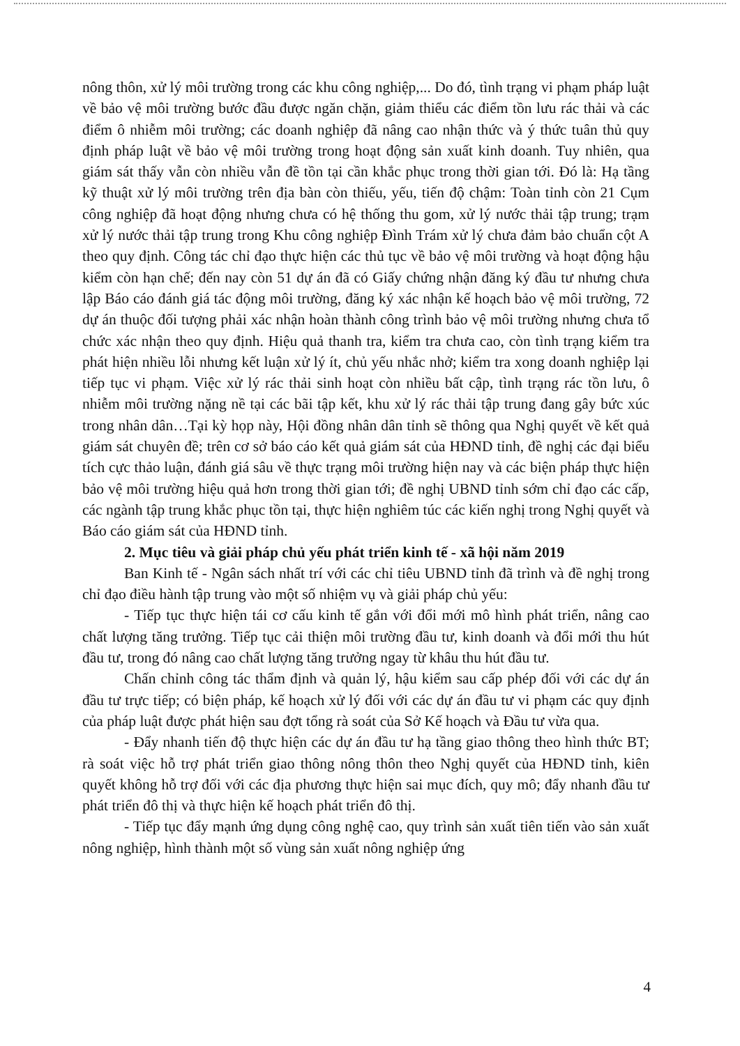nông thôn, xử lý môi trường trong các khu công nghiệp,... Do đó, tình trạng vi phạm pháp luật về bảo vệ môi trường bước đầu được ngăn chặn, giảm thiểu các điểm tồn lưu rác thải và các điểm ô nhiễm môi trường; các doanh nghiệp đã nâng cao nhận thức và ý thức tuân thủ quy định pháp luật về bảo vệ môi trường trong hoạt động sản xuất kinh doanh. Tuy nhiên, qua giám sát thấy vẫn còn nhiều vẫn đề tồn tại cần khắc phục trong thời gian tới. Đó là: Hạ tầng kỹ thuật xử lý môi trường trên địa bàn còn thiếu, yếu, tiến độ chậm: Toàn tỉnh còn 21 Cụm công nghiệp đã hoạt động nhưng chưa có hệ thống thu gom, xử lý nước thải tập trung; trạm xử lý nước thải tập trung trong Khu công nghiệp Đình Trám xử lý chưa đảm bảo chuẩn cột A theo quy định. Công tác chỉ đạo thực hiện các thủ tục về bảo vệ môi trường và hoạt động hậu kiểm còn hạn chế; đến nay còn 51 dự án đã có Giấy chứng nhận đăng ký đầu tư nhưng chưa lập Báo cáo đánh giá tác động môi trường, đăng ký xác nhận kế hoạch bảo vệ môi trường, 72 dự án thuộc đối tượng phải xác nhận hoàn thành công trình bảo vệ môi trường nhưng chưa tổ chức xác nhận theo quy định. Hiệu quả thanh tra, kiểm tra chưa cao, còn tình trạng kiểm tra phát hiện nhiều lỗi nhưng kết luận xử lý ít, chủ yếu nhắc nhở; kiểm tra xong doanh nghiệp lại tiếp tục vi phạm. Việc xử lý rác thải sinh hoạt còn nhiều bất cập, tình trạng rác tồn lưu, ô nhiễm môi trường nặng nề tại các bãi tập kết, khu xử lý rác thải tập trung đang gây bức xúc trong nhân dân…Tại kỳ họp này, Hội đồng nhân dân tỉnh sẽ thông qua Nghị quyết về kết quả giám sát chuyên đề; trên cơ sở báo cáo kết quả giám sát của HĐND tỉnh, đề nghị các đại biểu tích cực thảo luận, đánh giá sâu về thực trạng môi trường hiện nay và các biện pháp thực hiện bảo vệ môi trường hiệu quả hơn trong thời gian tới; đề nghị UBND tỉnh sớm chỉ đạo các cấp, các ngành tập trung khắc phục tồn tại, thực hiện nghiêm túc các kiến nghị trong Nghị quyết và Báo cáo giám sát của HĐND tỉnh.
2. Mục tiêu và giải pháp chủ yếu phát triển kinh tế - xã hội năm 2019
Ban Kinh tế - Ngân sách nhất trí với các chỉ tiêu UBND tỉnh đã trình và đề nghị trong chỉ đạo điều hành tập trung vào một số nhiệm vụ và giải pháp chủ yếu:
- Tiếp tục thực hiện tái cơ cấu kinh tế gắn với đổi mới mô hình phát triển, nâng cao chất lượng tăng trưởng. Tiếp tục cải thiện môi trường đầu tư, kinh doanh và đổi mới thu hút đầu tư, trong đó nâng cao chất lượng tăng trưởng ngay từ khâu thu hút đầu tư.
Chấn chỉnh công tác thẩm định và quản lý, hậu kiểm sau cấp phép đối với các dự án đầu tư trực tiếp; có biện pháp, kế hoạch xử lý đối với các dự án đầu tư vi phạm các quy định của pháp luật được phát hiện sau đợt tổng rà soát của Sở Kế hoạch và Đầu tư vừa qua.
- Đẩy nhanh tiến độ thực hiện các dự án đầu tư hạ tầng giao thông theo hình thức BT; rà soát việc hỗ trợ phát triển giao thông nông thôn theo Nghị quyết của HĐND tỉnh, kiên quyết không hỗ trợ đối với các địa phương thực hiện sai mục đích, quy mô; đẩy nhanh đầu tư phát triển đô thị và thực hiện kế hoạch phát triển đô thị.
- Tiếp tục đẩy mạnh ứng dụng công nghệ cao, quy trình sản xuất tiên tiến vào sản xuất nông nghiệp, hình thành một số vùng sản xuất nông nghiệp ứng
4